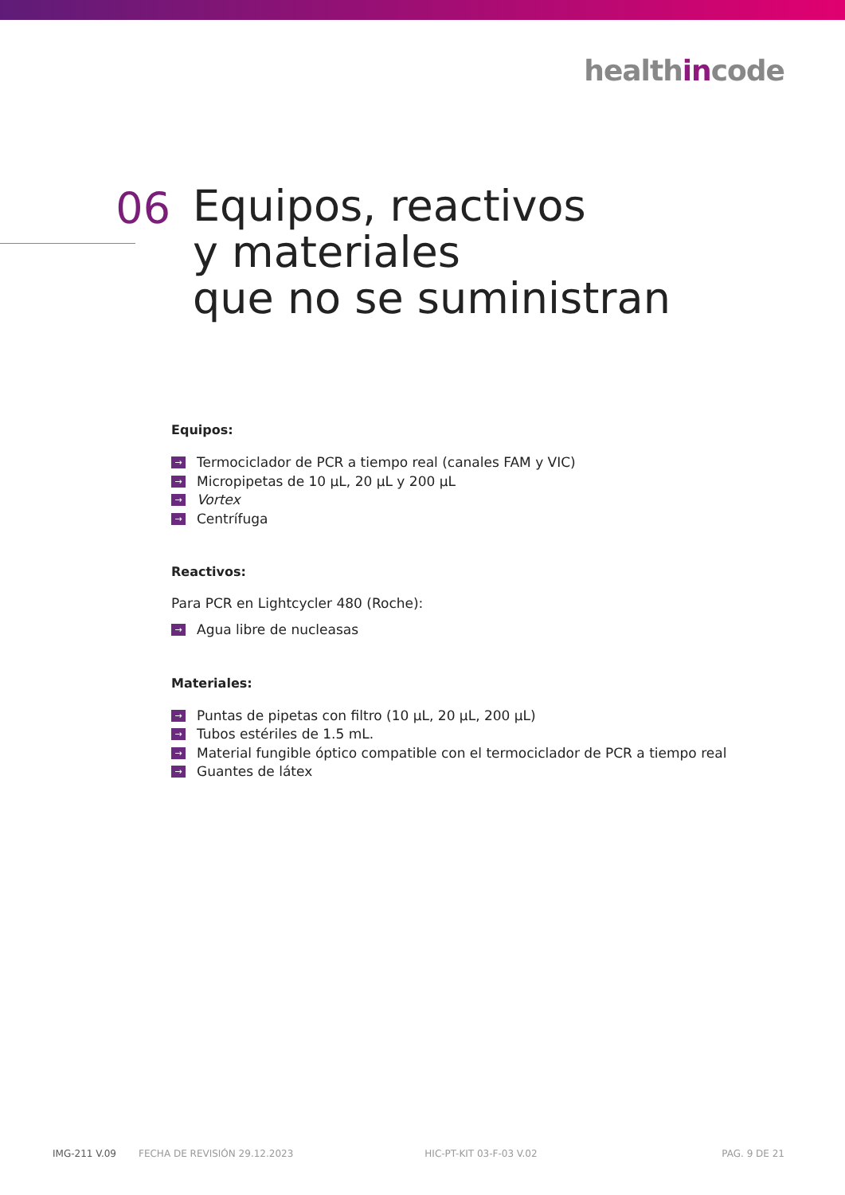healthincode
06
Equipos, reactivos
y materiales
que no se suministran
Equipos:
→ Termociclador de PCR a tiempo real (canales FAM y VIC)
→ Micropipetas de 10 µL, 20 µL y 200 µL
→ Vortex
→ Centrífuga
Reactivos:
Para PCR en Lightcycler 480 (Roche):
→ Agua libre de nucleasas
Materiales:
→ Puntas de pipetas con filtro (10 µL, 20 µL, 200 µL)
→ Tubos estériles de 1.5 mL.
→ Material fungible óptico compatible con el termociclador de PCR a tiempo real
→ Guantes de látex
IMG-211 V.09 FECHA DE REVISIÓN 29.12.2023 HIC-PT-KIT 03-F-03 V.02 PAG. 9 DE 21